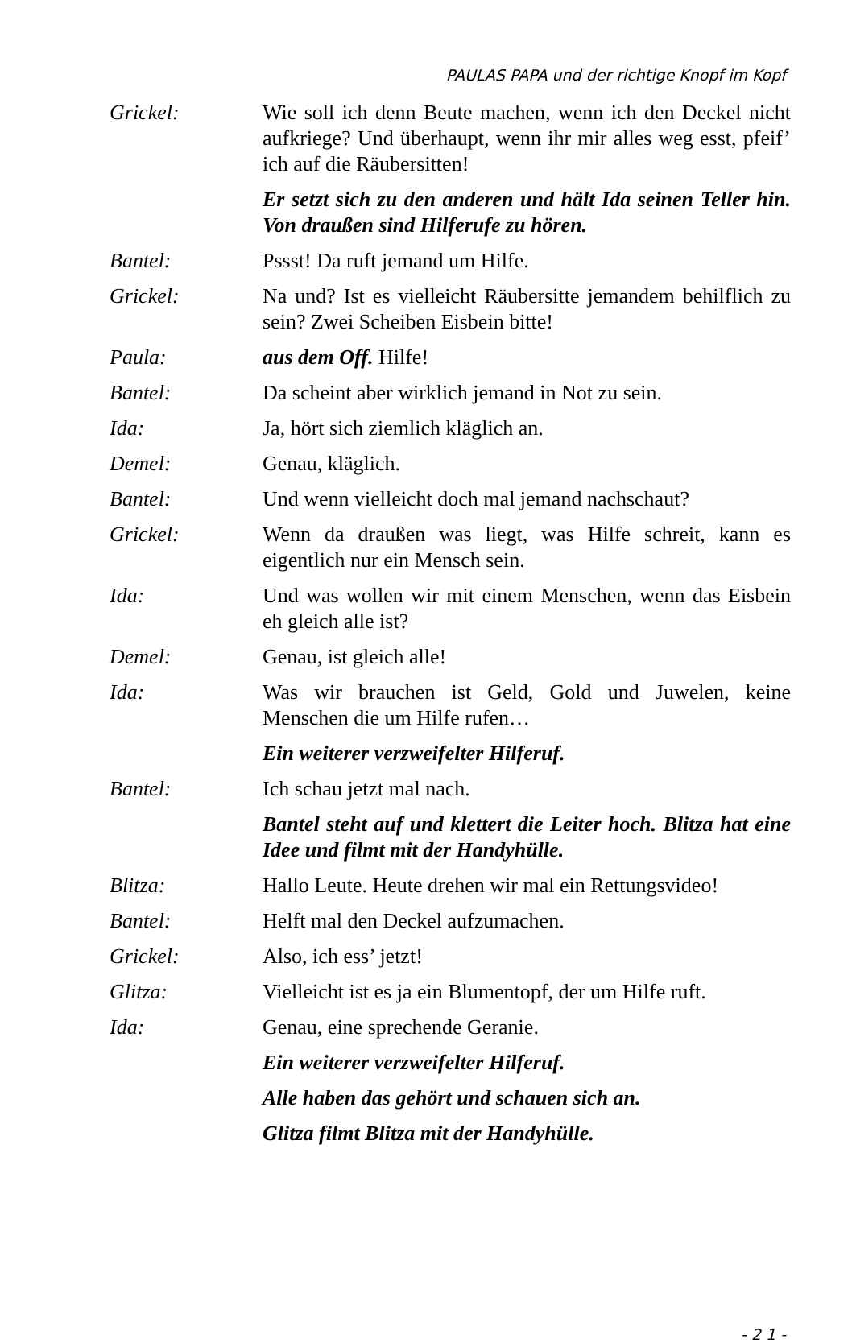PAULAS PAPA und der richtige Knopf im Kopf
Grickel: Wie soll ich denn Beute machen, wenn ich den Deckel nicht aufkriege? Und überhaupt, wenn ihr mir alles weg esst, pfeif’ ich auf die Räubersitten!
Er setzt sich zu den anderen und hält Ida seinen Teller hin. Von draußen sind Hilferufe zu hören.
Bantel: Pssst! Da ruft jemand um Hilfe.
Grickel: Na und? Ist es vielleicht Räubersitte jemandem behilflich zu sein? Zwei Scheiben Eisbein bitte!
Paula: aus dem Off. Hilfe!
Bantel: Da scheint aber wirklich jemand in Not zu sein.
Ida: Ja, hört sich ziemlich kläglich an.
Demel: Genau, kläglich.
Bantel: Und wenn vielleicht doch mal jemand nachschaut?
Grickel: Wenn da draußen was liegt, was Hilfe schreit, kann es eigentlich nur ein Mensch sein.
Ida: Und was wollen wir mit einem Menschen, wenn das Eisbein eh gleich alle ist?
Demel: Genau, ist gleich alle!
Ida: Was wir brauchen ist Geld, Gold und Juwelen, keine Menschen die um Hilfe rufen…
Ein weiterer verzweifelter Hilferuf.
Bantel: Ich schau jetzt mal nach.
Bantel steht auf und klettert die Leiter hoch. Blitza hat eine Idee und filmt mit der Handyhülle.
Blitza: Hallo Leute. Heute drehen wir mal ein Rettungsvideo!
Bantel: Helft mal den Deckel aufzumachen.
Grickel: Also, ich ess’ jetzt!
Glitza: Vielleicht ist es ja ein Blumentopf, der um Hilfe ruft.
Ida: Genau, eine sprechende Geranie.
Ein weiterer verzweifelter Hilferuf.
Alle haben das gehört und schauen sich an.
Glitza filmt Blitza mit der Handyhülle.
- 2 1 -